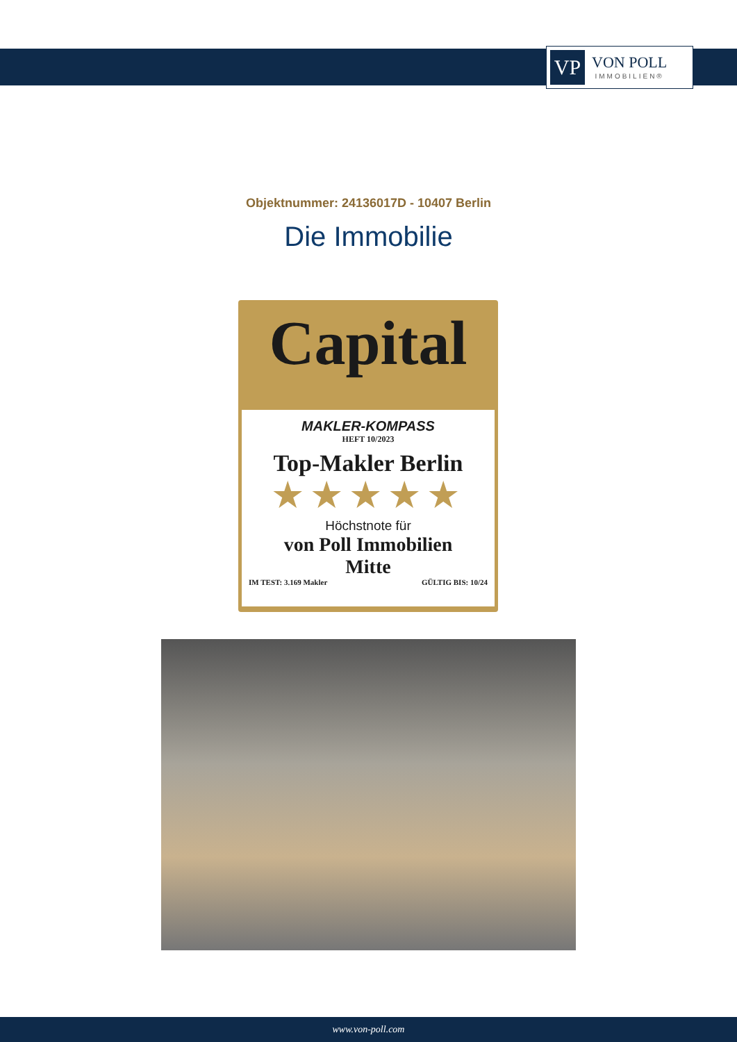VP
VON POLL
IMMOBILIEN®
Objektnummer: 24136017D - 10407 Berlin
Die Immobilie
Capital
MAKLER-KOMPASS
HEFT 10/2023
Top-Makler Berlin
★★★★★
Höchstnote für
von Poll Immobilien
Mitte
IM TEST: 3.169 Makler GÜLTIG BIS: 10/24
www.von-poll.com